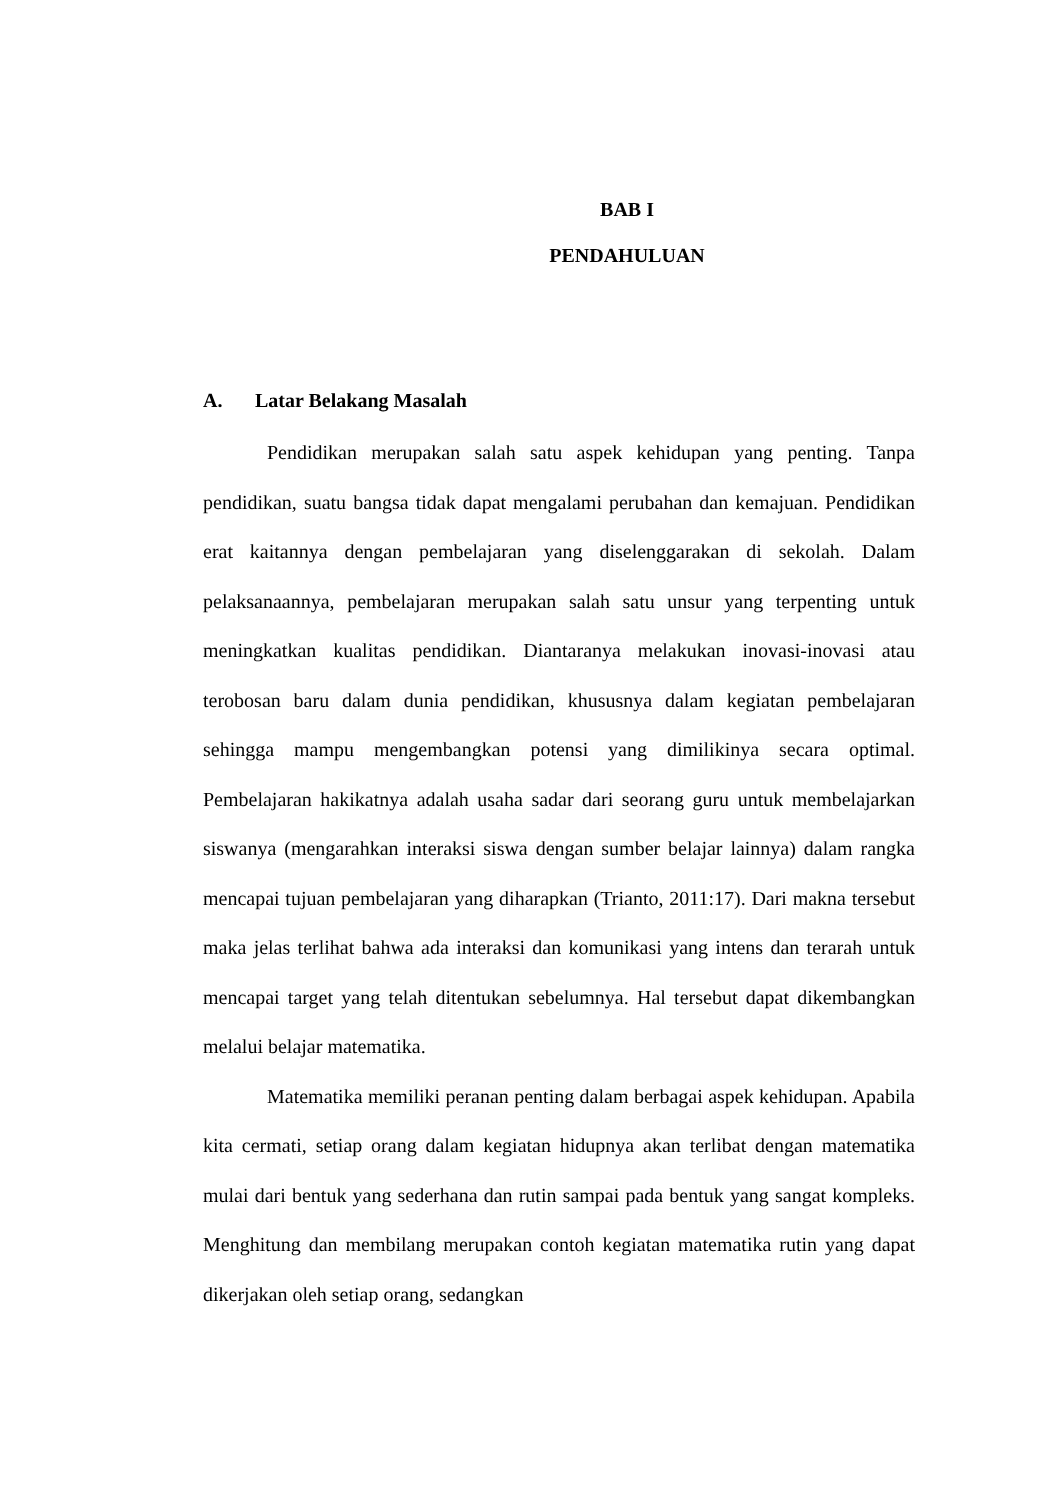BAB I
PENDAHULUAN
A. Latar Belakang Masalah
Pendidikan merupakan salah satu aspek kehidupan yang penting. Tanpa pendidikan, suatu bangsa tidak dapat mengalami perubahan dan kemajuan. Pendidikan erat kaitannya dengan pembelajaran yang diselenggarakan di sekolah. Dalam pelaksanaannya, pembelajaran merupakan salah satu unsur yang terpenting untuk meningkatkan kualitas pendidikan. Diantaranya melakukan inovasi-inovasi atau terobosan baru dalam dunia pendidikan, khususnya dalam kegiatan pembelajaran sehingga mampu mengembangkan potensi yang dimilikinya secara optimal. Pembelajaran hakikatnya adalah usaha sadar dari seorang guru untuk membelajarkan siswanya (mengarahkan interaksi siswa dengan sumber belajar lainnya) dalam rangka mencapai tujuan pembelajaran yang diharapkan (Trianto, 2011:17). Dari makna tersebut maka jelas terlihat bahwa ada interaksi dan komunikasi yang intens dan terarah untuk mencapai target yang telah ditentukan sebelumnya. Hal tersebut dapat dikembangkan melalui belajar matematika.
Matematika memiliki peranan penting dalam berbagai aspek kehidupan. Apabila kita cermati, setiap orang dalam kegiatan hidupnya akan terlibat dengan matematika mulai dari bentuk yang sederhana dan rutin sampai pada bentuk yang sangat kompleks. Menghitung dan membilang merupakan contoh kegiatan matematika rutin yang dapat dikerjakan oleh setiap orang, sedangkan